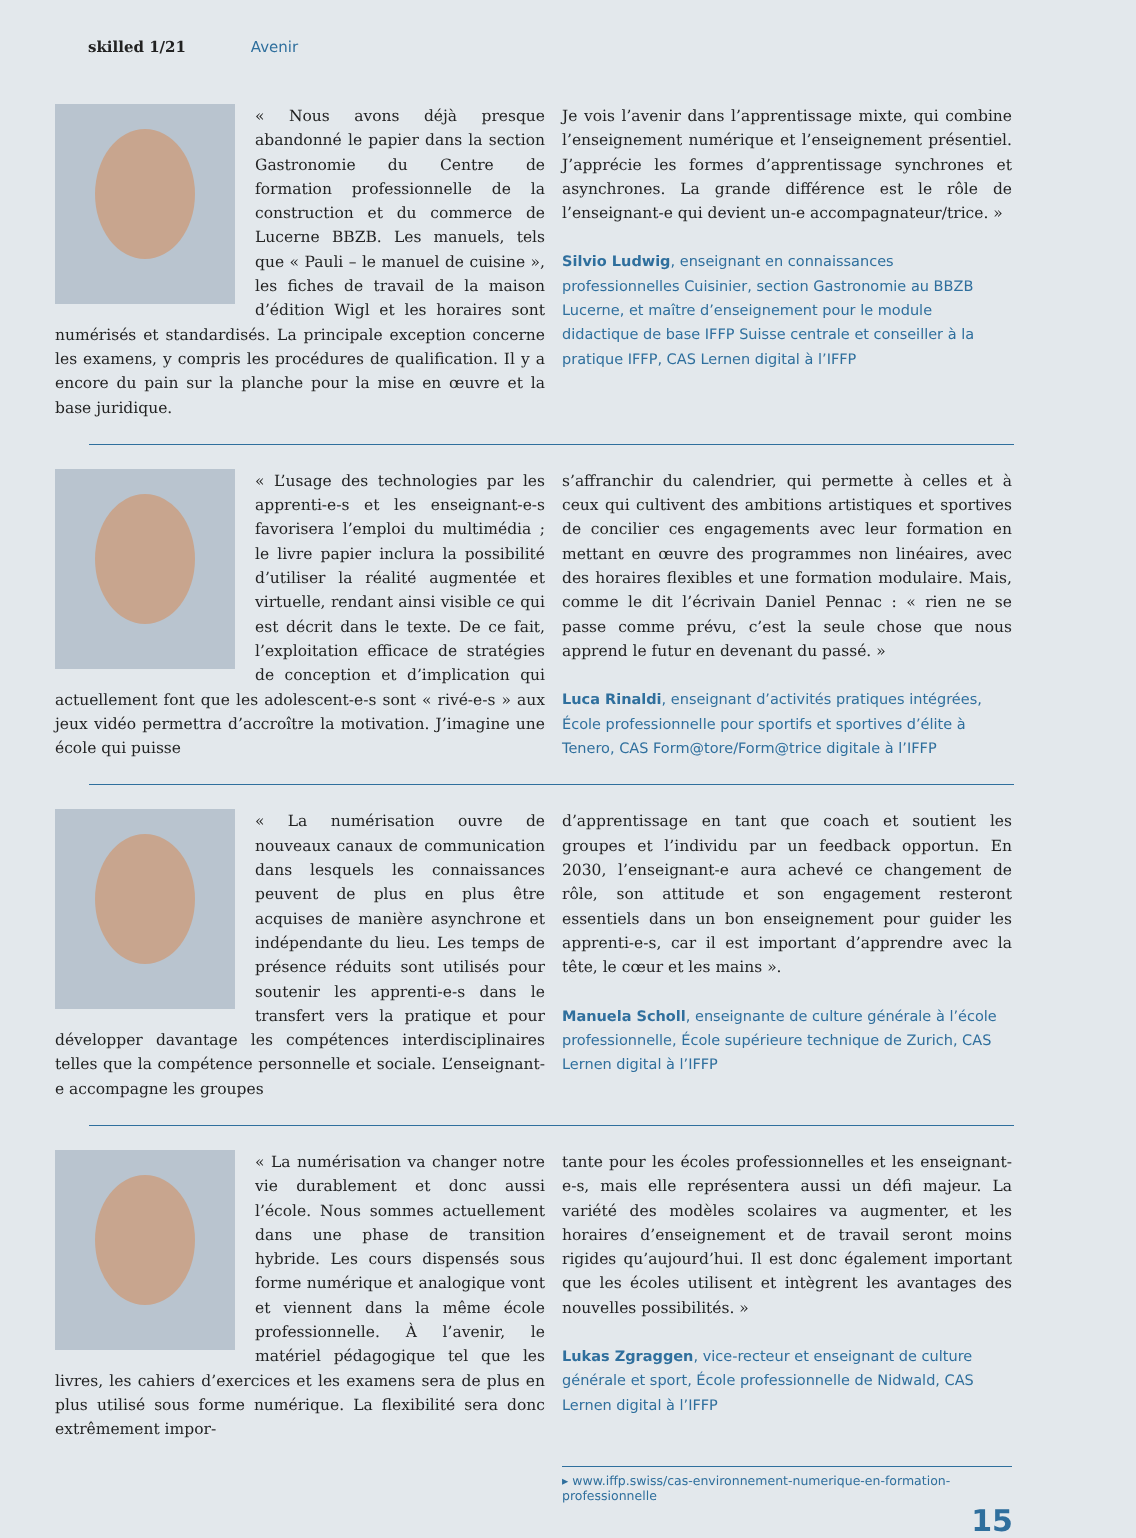skilled 1/21 Avenir
« Nous avons déjà presque abandonné le papier dans la section Gastronomie du Centre de formation professionnelle de la construction et du commerce de Lucerne BBZB. Les manuels, tels que « Pauli – le manuel de cuisine », les fiches de travail de la maison d’édition Wigl et les horaires sont numérisés et standardisés. La principale exception concerne les examens, y compris les procédures de qualification. Il y a encore du pain sur la planche pour la mise en œuvre et la base juridique.
Je vois l’avenir dans l’apprentissage mixte, qui combine l’enseignement numérique et l’enseignement présentiel. J’apprécie les formes d’apprentissage synchrones et asynchrones. La grande différence est le rôle de l’enseignant-e qui devient un-e accompagnateur/trice. »
Silvio Ludwig, enseignant en connaissances professionnelles Cuisinier, section Gastronomie au BBZB Lucerne, et maître d’enseignement pour le module didactique de base IFFP Suisse centrale et conseiller à la pratique IFFP, CAS Lernen digital à l’IFFP
« L’usage des technologies par les apprenti-e-s et les enseignant-e-s favorisera l’emploi du multimédia ; le livre papier inclura la possibilité d’utiliser la réalité augmentée et virtuelle, rendant ainsi visible ce qui est décrit dans le texte. De ce fait, l’exploitation efficace de stratégies de conception et d’implication qui actuellement font que les adolescent-e-s sont « rivé-e-s » aux jeux vidéo permettra d’accroître la motivation. J’imagine une école qui puisse
s’affranchir du calendrier, qui permette à celles et à ceux qui cultivent des ambitions artistiques et sportives de concilier ces engagements avec leur formation en mettant en œuvre des programmes non linéaires, avec des horaires flexibles et une formation modulaire. Mais, comme le dit l’écrivain Daniel Pennac : « rien ne se passe comme prévu, c’est la seule chose que nous apprend le futur en devenant du passé. »
Luca Rinaldi, enseignant d’activités pratiques intégrées, École professionnelle pour sportifs et sportives d’élite à Tenero, CAS Form@tore/Form@trice digitale à l’IFFP
« La numérisation ouvre de nouveaux canaux de communication dans lesquels les connaissances peuvent de plus en plus être acquises de manière asynchrone et indépendante du lieu. Les temps de présence réduits sont utilisés pour soutenir les apprenti-e-s dans le transfert vers la pratique et pour développer davantage les compétences interdisciplinaires telles que la compétence personnelle et sociale. L’enseignant-e accompagne les groupes
d’apprentissage en tant que coach et soutient les groupes et l’individu par un feedback opportun. En 2030, l’enseignant-e aura achevé ce changement de rôle, son attitude et son engagement resteront essentiels dans un bon enseignement pour guider les apprenti-e-s, car il est important d’apprendre avec la tête, le cœur et les mains ».
Manuela Scholl, enseignante de culture générale à l’école professionnelle, École supérieure technique de Zurich, CAS Lernen digital à l’IFFP
« La numérisation va changer notre vie durablement et donc aussi l’école. Nous sommes actuellement dans une phase de transition hybride. Les cours dispensés sous forme numérique et analogique vont et viennent dans la même école professionnelle. À l’avenir, le matériel pédagogique tel que les livres, les cahiers d’exercices et les examens sera de plus en plus utilisé sous forme numérique. La flexibilité sera donc extrêmement impor-
tante pour les écoles professionnelles et les enseignant-e-s, mais elle représentera aussi un défi majeur. La variété des modèles scolaires va augmenter, et les horaires d’enseignement et de travail seront moins rigides qu’aujourd’hui. Il est donc également important que les écoles utilisent et intègrent les avantages des nouvelles possibilités. »
Lukas Zgraggen, vice-recteur et enseignant de culture générale et sport, École professionnelle de Nidwald, CAS Lernen digital à l’IFFP
▸ www.iffp.swiss/cas-environnement-numerique-en-formation-professionnelle
15